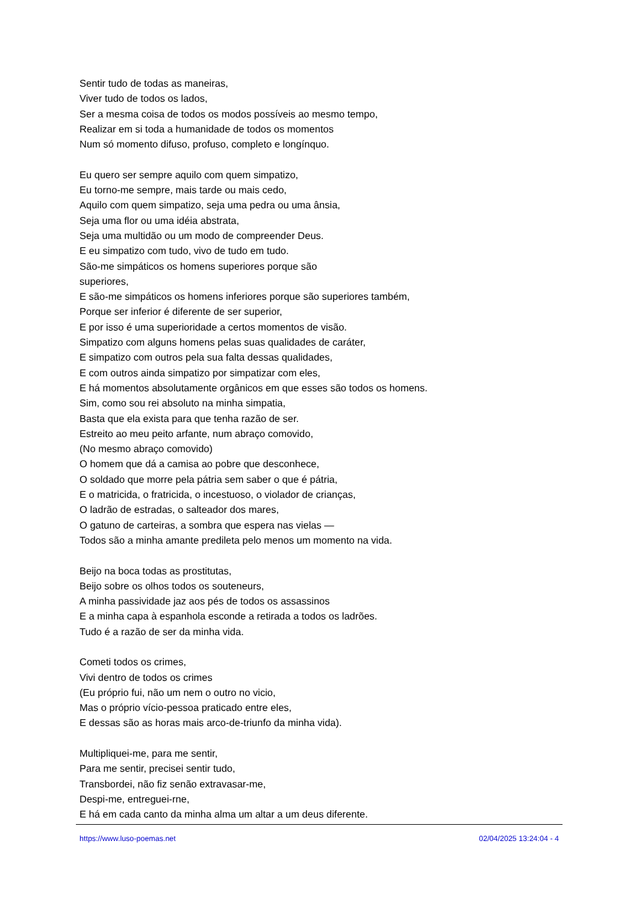Sentir tudo de todas as maneiras,
Viver tudo de todos os lados,
Ser a mesma coisa de todos os modos possíveis ao mesmo tempo,
Realizar em si toda a humanidade de todos os momentos
Num só momento difuso, profuso, completo e longínquo.
Eu quero ser sempre aquilo com quem simpatizo,
Eu torno-me sempre, mais tarde ou mais cedo,
Aquilo com quem simpatizo, seja uma pedra ou uma ânsia,
Seja uma flor ou uma idéia abstrata,
Seja uma multidão ou um modo de compreender Deus.
E eu simpatizo com tudo, vivo de tudo em tudo.
São-me simpáticos os homens superiores porque são
superiores,
E são-me simpáticos os homens inferiores porque são superiores também,
Porque ser inferior é diferente de ser superior,
E por isso é uma superioridade a certos momentos de visão.
Simpatizo com alguns homens pelas suas qualidades de caráter,
E simpatizo com outros pela sua falta dessas qualidades,
E com outros ainda simpatizo por simpatizar com eles,
E há momentos absolutamente orgânicos em que esses são todos os homens.
Sim, como sou rei absoluto na minha simpatia,
Basta que ela exista para que tenha razão de ser.
Estreito ao meu peito arfante, num abraço comovido,
(No mesmo abraço comovido)
O homem que dá a camisa ao pobre que desconhece,
O soldado que morre pela pátria sem saber o que é pátria,
E o matricida, o fratricida, o incestuoso, o violador de crianças,
O ladrão de estradas, o salteador dos mares,
O gatuno de carteiras, a sombra que espera nas vielas —
Todos são a minha amante predileta pelo menos um momento na vida.
Beijo na boca todas as prostitutas,
Beijo sobre os olhos todos os souteneurs,
A minha passividade jaz aos pés de todos os assassinos
E a minha capa à espanhola esconde a retirada a todos os ladrões.
Tudo é a razão de ser da minha vida.
Cometi todos os crimes,
Vivi dentro de todos os crimes
(Eu próprio fui, não um nem o outro no vicio,
Mas o próprio vício-pessoa praticado entre eles,
E dessas são as horas mais arco-de-triunfo da minha vida).
Multipliquei-me, para me sentir,
Para me sentir, precisei sentir tudo,
Transbordei, não fiz senão extravasar-me,
Despi-me, entreguei-rne,
E há em cada canto da minha alma um altar a um deus diferente.
https://www.luso-poemas.net 02/04/2025 13:24:04 - 4